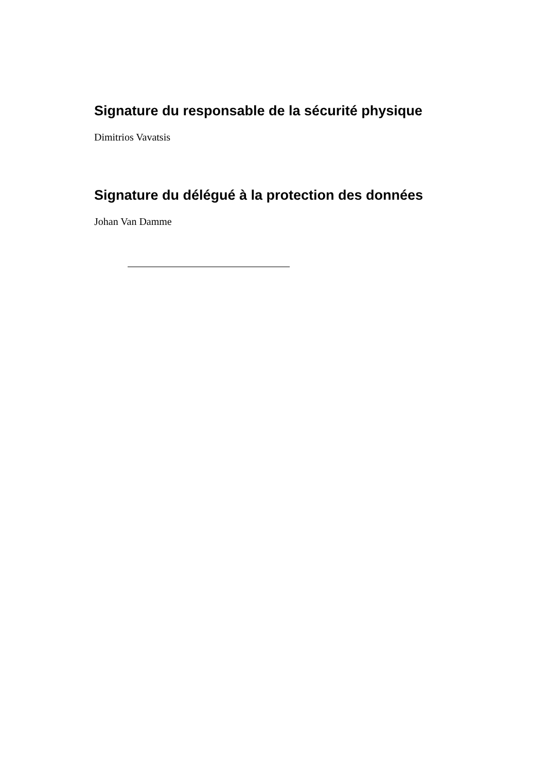Signature du responsable de la sécurité physique
Dimitrios Vavatsis
Signature du délégué à la protection des données
Johan Van Damme